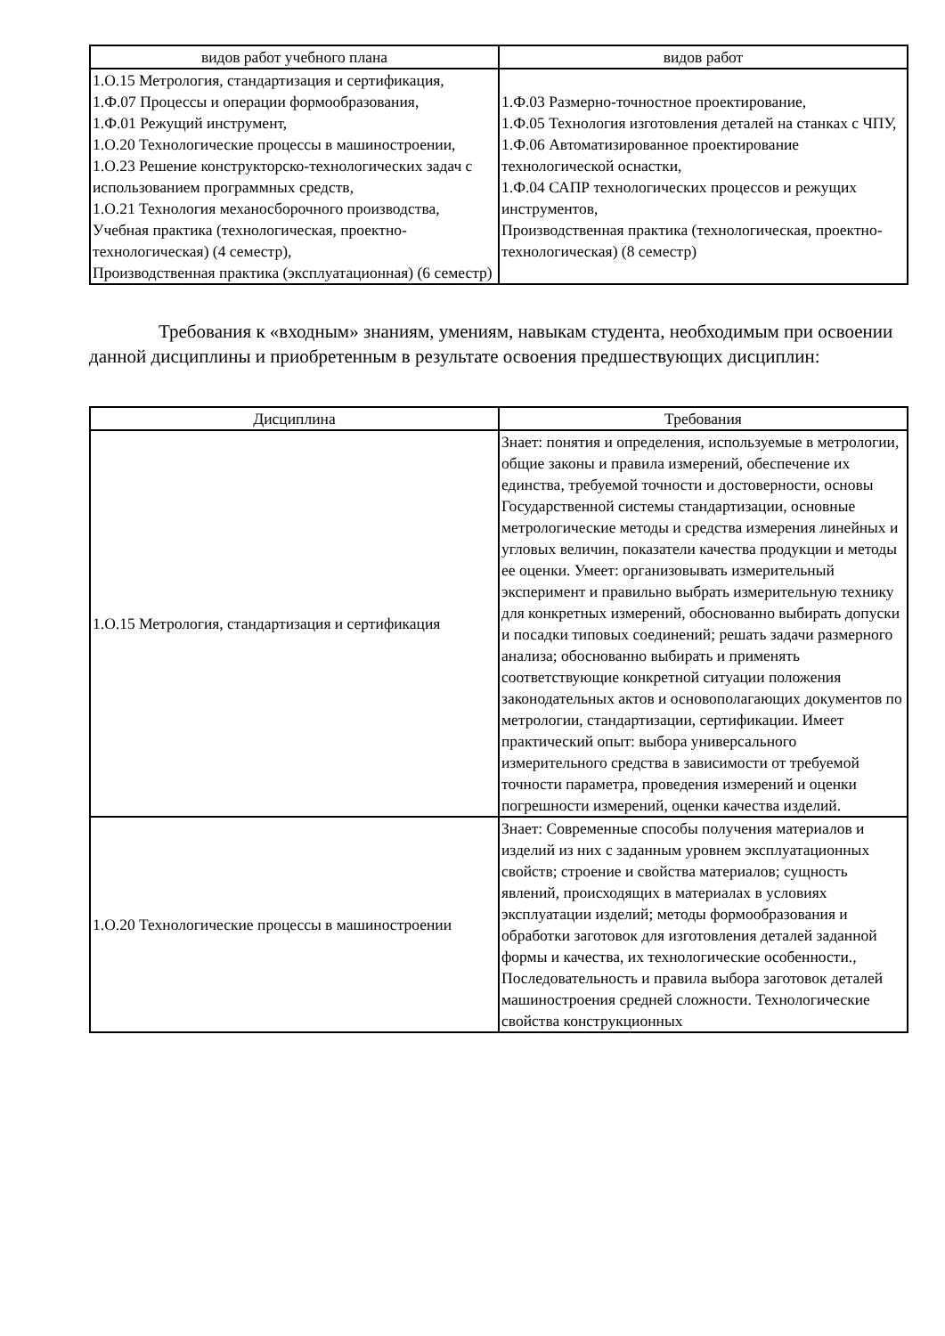| видов работ учебного плана | видов работ |
| --- | --- |
| 1.О.15 Метрология, стандартизация и сертификация, 1.Ф.07 Процессы и операции формообразования, 1.Ф.01 Режущий инструмент, 1.О.20 Технологические процессы в машиностроении, 1.О.23 Решение конструкторско-технологических задач с использованием программных средств, 1.О.21 Технология механосборочного производства, Учебная практика (технологическая, проектно-технологическая) (4 семестр), Производственная практика (эксплуатационная) (6 семестр) | 1.Ф.03 Размерно-точностное проектирование, 1.Ф.05 Технология изготовления деталей на станках с ЧПУ, 1.Ф.06 Автоматизированное проектирование технологической оснастки, 1.Ф.04 САПР технологических процессов и режущих инструментов, Производственная практика (технологическая, проектно-технологическая) (8 семестр) |
Требования к «входным» знаниям, умениям, навыкам студента, необходимым при освоении данной дисциплины и приобретенным в результате освоения предшествующих дисциплин:
| Дисциплина | Требования |
| --- | --- |
| 1.О.15 Метрология, стандартизация и сертификация | Знает: понятия и определения, используемые в метрологии, общие законы и правила измерений, обеспечение их единства, требуемой точности и достоверности, основы Государственной системы стандартизации, основные метрологические методы и средства измерения линейных и угловых величин, показатели качества продукции и методы ее оценки. Умеет: организовывать измерительный эксперимент и правильно выбрать измерительную технику для конкретных измерений, обоснованно выбирать допуски и посадки типовых соединений; решать задачи размерного анализа; обоснованно выбирать и применять соответствующие конкретной ситуации положения законодательных актов и основополагающих документов по метрологии, стандартизации, сертификации. Имеет практический опыт: выбора универсального измерительного средства в зависимости от требуемой точности параметра, проведения измерений и оценки погрешности измерений, оценки качества изделий. |
| 1.О.20 Технологические процессы в машиностроении | Знает: Современные способы получения материалов и изделий из них с заданным уровнем эксплуатационных свойств; строение и свойства материалов; сущность явлений, происходящих в материалах в условиях эксплуатации изделий; методы формообразования и обработки заготовок для изготовления деталей заданной формы и качества, их технологические особенности., Последовательность и правила выбора заготовок деталей машиностроения средней сложности. Технологические свойства конструкционных |